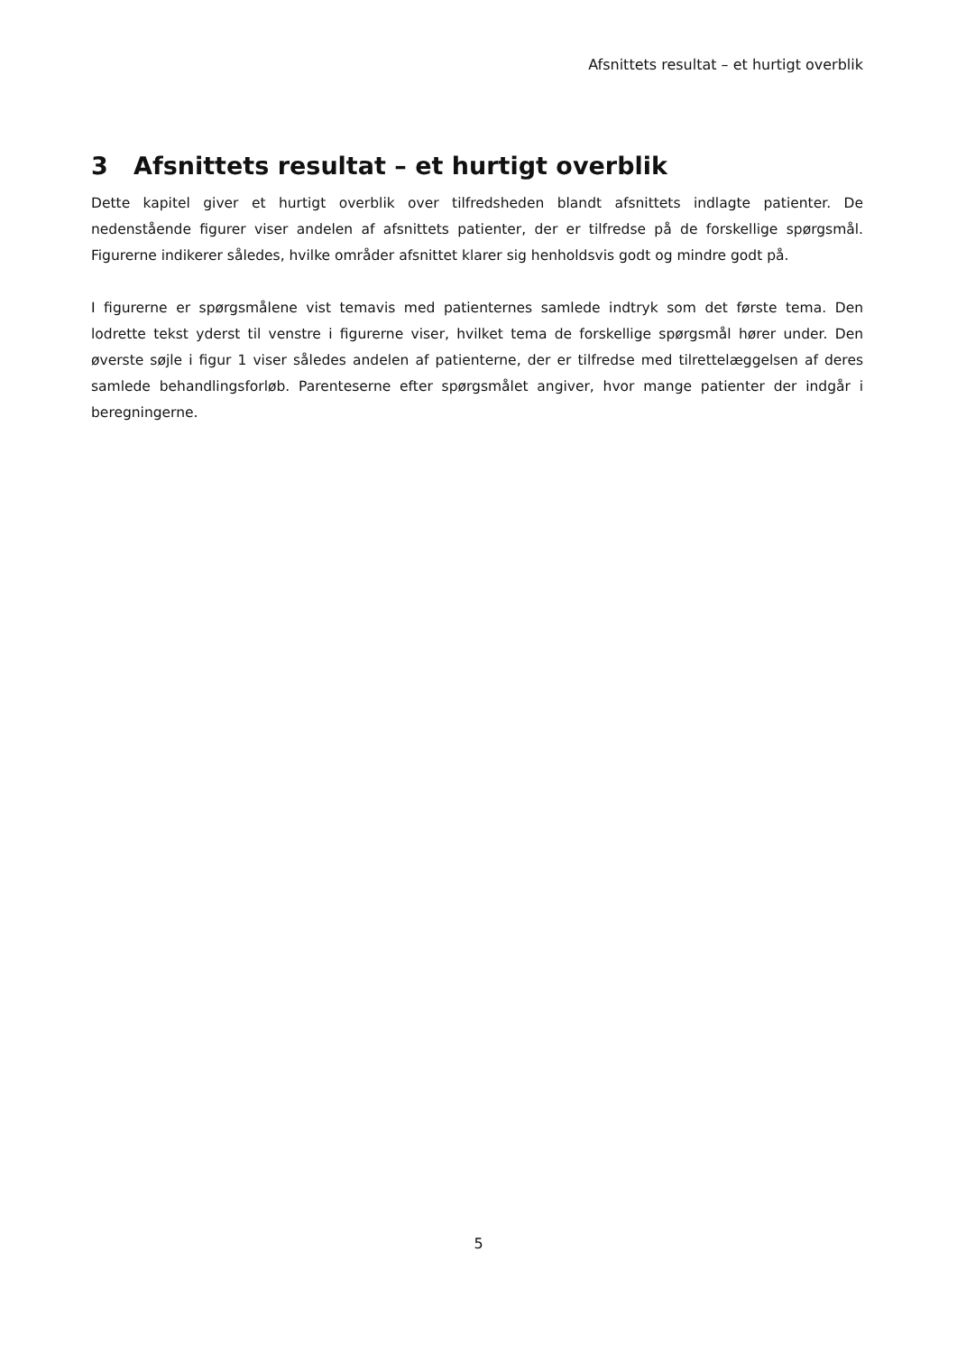Afsnittets resultat – et hurtigt overblik
3 Afsnittets resultat – et hurtigt overblik
Dette kapitel giver et hurtigt overblik over tilfredsheden blandt afsnittets indlagte patienter. De nedenstående figurer viser andelen af afsnittets patienter, der er tilfredse på de forskellige spørgsmål. Figurerne indikerer således, hvilke områder afsnittet klarer sig henholdsvis godt og mindre godt på.
I figurerne er spørgsmålene vist temavis med patienternes samlede indtryk som det første tema. Den lodrette tekst yderst til venstre i figurerne viser, hvilket tema de forskellige spørgsmål hører under. Den øverste søjle i figur 1 viser således andelen af patienterne, der er tilfredse med tilrettelæggelsen af deres samlede behandlingsforløb. Parenteserne efter spørgsmålet angiver, hvor mange patienter der indgår i beregningerne.
5